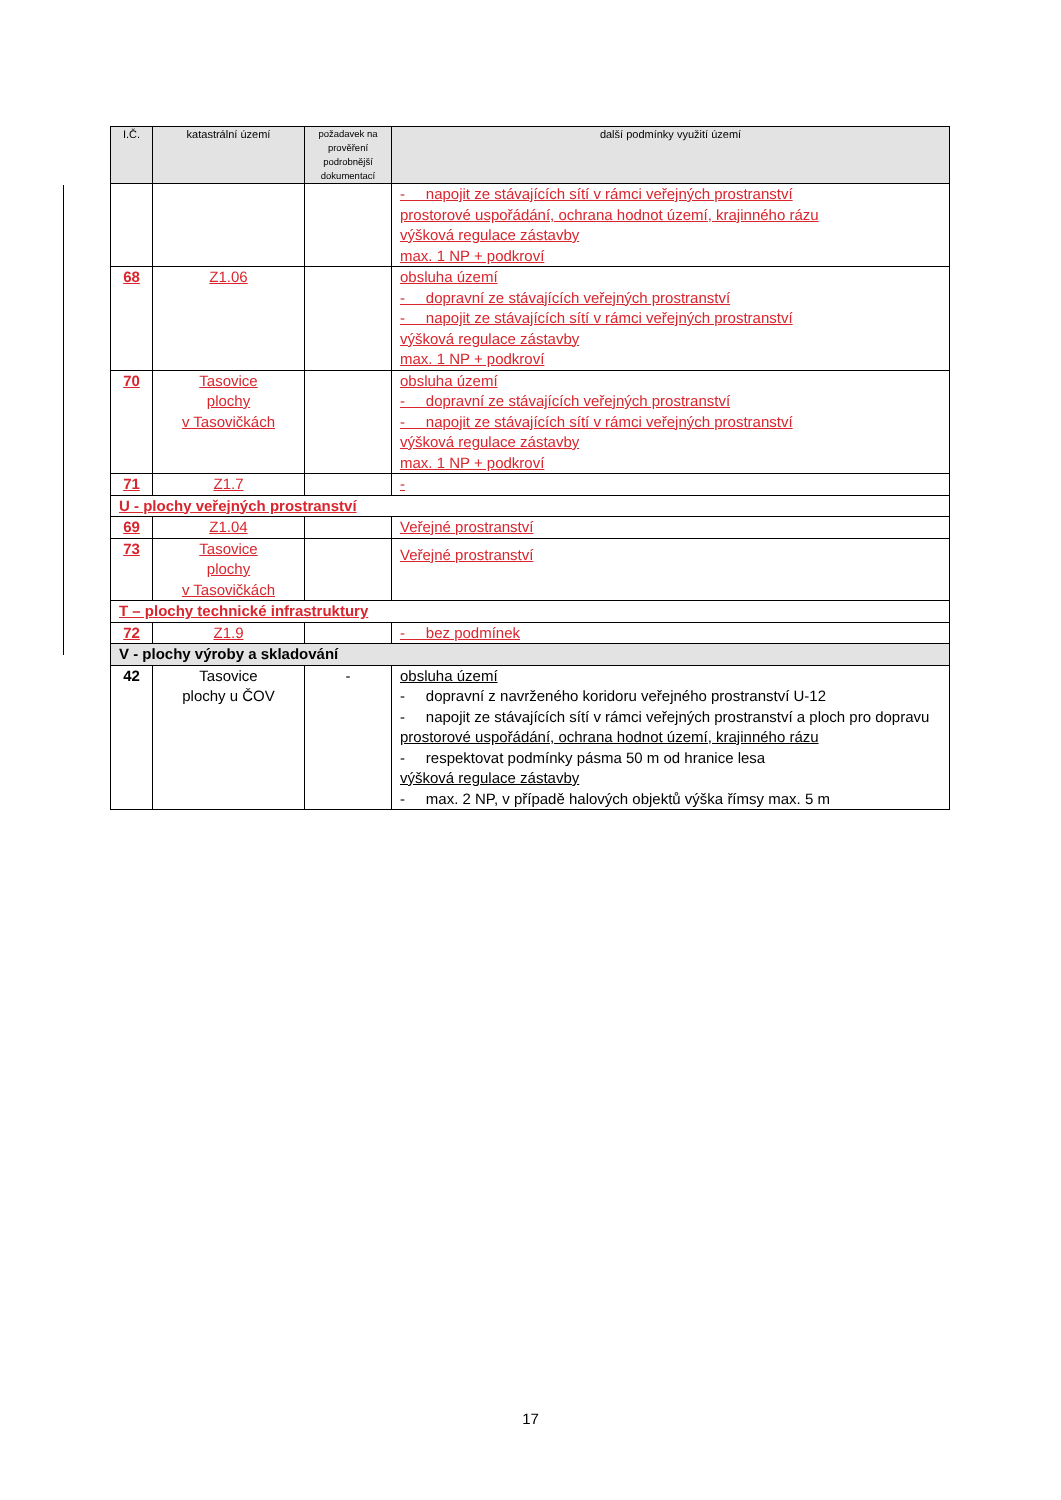| I.Č. | katastrální území | požadavek na prověření podrobnější dokumentací | další podmínky využití území |
| --- | --- | --- | --- |
| | | | - napojit ze stávajících sítí v rámci veřejných prostranství prostorové uspořádání, ochrana hodnot území, krajinného rázu výšková regulace zástavby max. 1 NP + podkroví |
| 68 | Z1.06 | | obsluha území - dopravní ze stávajících veřejných prostranství - napojit ze stávajících sítí v rámci veřejných prostranství výšková regulace zástavby max. 1 NP + podkroví |
| 70 | Tasovice plochy v Tasovičkách | | obsluha území - dopravní ze stávajících veřejných prostranství - napojit ze stávajících sítí v rámci veřejných prostranství výšková regulace zástavby max. 1 NP + podkroví |
| 71 | Z1.7 | | - |
| U - plochy veřejných prostranství | | | |
| 69 | Z1.04 | | Veřejné prostranství |
| 73 | Tasovice plochy v Tasovičkách | | Veřejné prostranství |
| T – plochy technické infrastruktury | | | |
| 72 | Z1.9 | | - bez podmínek |
| V - plochy výroby a skladování | | | |
| 42 | Tasovice plochy u ČOV | - | obsluha území - dopravní z navrženého koridoru veřejného prostranství U-12 - napojit ze stávajících sítí v rámci veřejných prostranství a ploch pro dopravu prostorové uspořádání, ochrana hodnot území, krajinného rázu - respektovat podmínky pásma 50 m od hranice lesa výšková regulace zástavby - max. 2 NP, v případě halových objektů výška římsy max. 5 m |
17